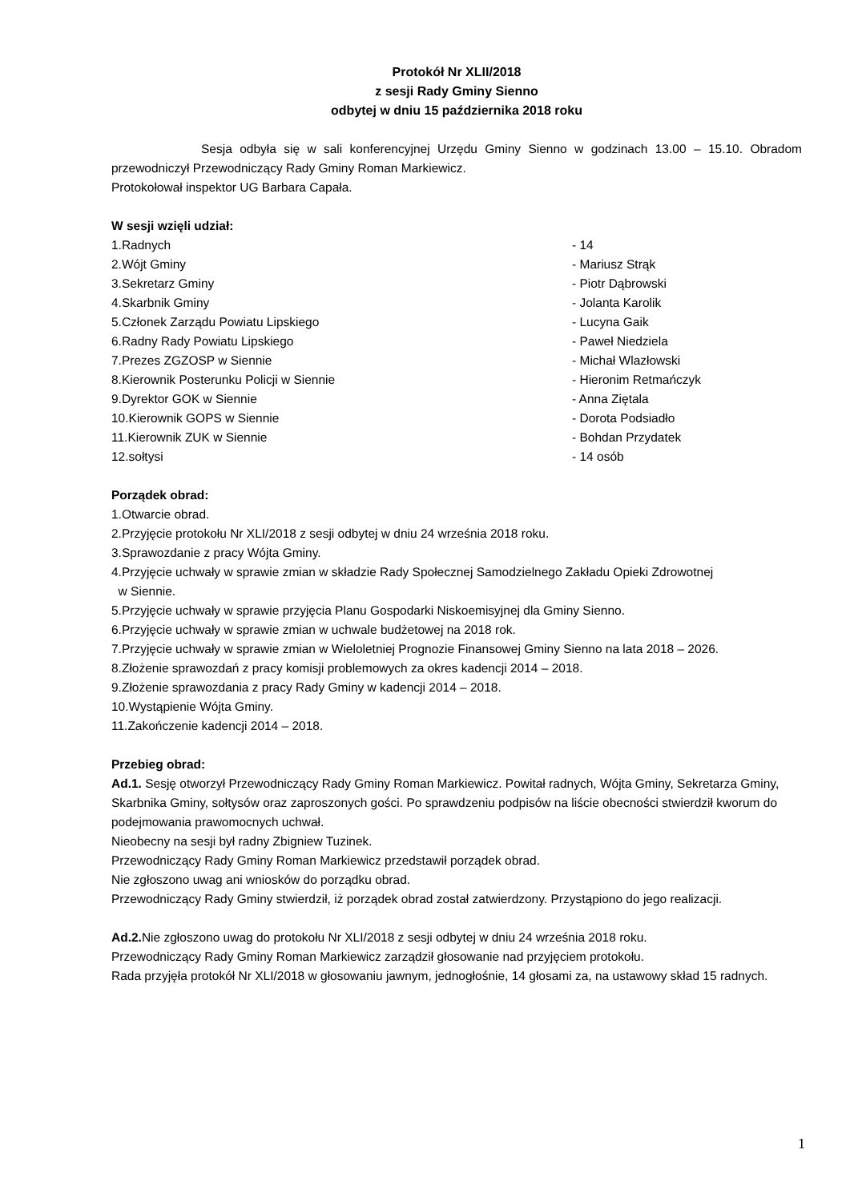Protokół Nr XLII/2018
z sesji Rady Gminy Sienno
odbytej w dniu 15 października 2018 roku
Sesja odbyła się w sali konferencyjnej Urzędu Gminy Sienno w godzinach 13.00 – 15.10. Obradom przewodniczył Przewodniczący Rady Gminy Roman Markiewicz.
Protokołował inspektor UG Barbara Capała.
W sesji wzięli udział:
1.Radnych - 14
2.Wójt Gminy - Mariusz Strąk
3.Sekretarz Gminy - Piotr Dąbrowski
4.Skarbnik Gminy - Jolanta Karolik
5.Członek Zarządu Powiatu Lipskiego - Lucyna Gaik
6.Radny Rady Powiatu Lipskiego - Paweł Niedziela
7.Prezes ZGZOSP w Siennie - Michał Wlazłowski
8.Kierownik Posterunku Policji w Siennie - Hieronim Retmańczyk
9.Dyrektor GOK w Siennie - Anna Ziętala
10.Kierownik GOPS w Siennie - Dorota Podsiadło
11.Kierownik ZUK w Siennie - Bohdan Przydatek
12.sołtysi - 14 osób
Porządek obrad:
1.Otwarcie obrad.
2.Przyjęcie protokołu Nr XLI/2018 z sesji odbytej w dniu 24 września 2018 roku.
3.Sprawozdanie z pracy Wójta Gminy.
4.Przyjęcie uchwały w sprawie zmian w składzie Rady Społecznej Samodzielnego Zakładu Opieki Zdrowotnej
w Siennie.
5.Przyjęcie uchwały w sprawie przyjęcia Planu Gospodarki Niskoemisyjnej dla Gminy Sienno.
6.Przyjęcie uchwały w sprawie zmian w uchwale budżetowej na 2018 rok.
7.Przyjęcie uchwały w sprawie zmian w Wieloletniej Prognozie Finansowej Gminy Sienno na lata 2018 – 2026.
8.Złożenie sprawozdań z pracy komisji problemowych za okres kadencji 2014 – 2018.
9.Złożenie sprawozdania z pracy Rady Gminy w kadencji 2014 – 2018.
10.Wystąpienie Wójta Gminy.
11.Zakończenie kadencji 2014 – 2018.
Przebieg obrad:
Ad.1. Sesję otworzył Przewodniczący Rady Gminy Roman Markiewicz. Powitał radnych, Wójta Gminy, Sekretarza Gminy, Skarbnika Gminy, sołtysów oraz zaproszonych gości. Po sprawdzeniu podpisów na liście obecności stwierdził kworum do podejmowania prawomocnych uchwał.
Nieobecny na sesji był radny Zbigniew Tuzinek.
Przewodniczący Rady Gminy Roman Markiewicz przedstawił porządek obrad.
Nie zgłoszono uwag ani wniosków do porządku obrad.
Przewodniczący Rady Gminy stwierdził, iż porządek obrad został zatwierdzony. Przystąpiono do jego realizacji.
Ad.2. Nie zgłoszono uwag do protokołu Nr XLI/2018 z sesji odbytej w dniu 24 września 2018 roku.
Przewodniczący Rady Gminy Roman Markiewicz zarządził głosowanie nad przyjęciem protokołu.
Rada przyjęła protokół Nr XLI/2018 w głosowaniu jawnym, jednogłośnie, 14 głosami za, na ustawowy skład 15 radnych.
1